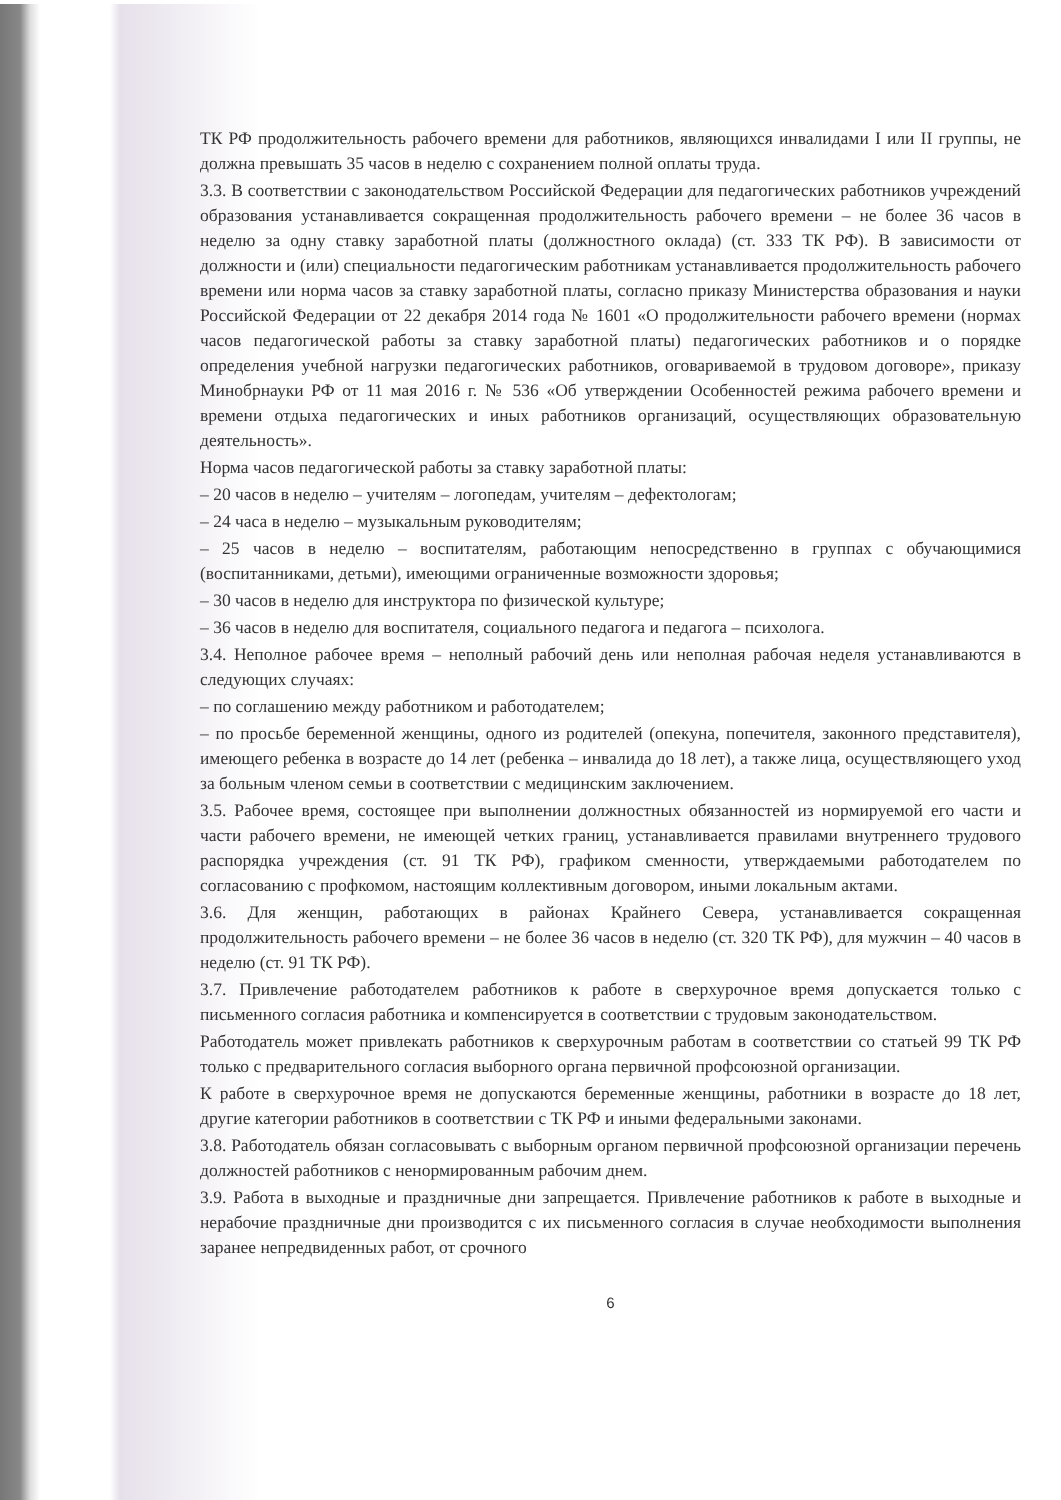ТК РФ продолжительность рабочего времени для работников, являющихся инвалидами I или II группы, не должна превышать 35 часов в неделю с сохранением полной оплаты труда.
3.3. В соответствии с законодательством Российской Федерации для педагогических работников учреждений образования устанавливается сокращенная продолжительность рабочего времени – не более 36 часов в неделю за одну ставку заработной платы (должностного оклада) (ст. 333 ТК РФ). В зависимости от должности и (или) специальности педагогическим работникам устанавливается продолжительность рабочего времени или норма часов за ставку заработной платы, согласно приказу Министерства образования и науки Российской Федерации от 22 декабря 2014 года № 1601 «О продолжительности рабочего времени (нормах часов педагогической работы за ставку заработной платы) педагогических работников и о порядке определения учебной нагрузки педагогических работников, оговариваемой в трудовом договоре», приказу Минобрнауки РФ от 11 мая 2016 г. № 536 «Об утверждении Особенностей режима рабочего времени и времени отдыха педагогических и иных работников организаций, осуществляющих образовательную деятельность».
Норма часов педагогической работы за ставку заработной платы:
– 20 часов в неделю – учителям – логопедам, учителям – дефектологам;
– 24 часа в неделю – музыкальным руководителям;
– 25 часов в неделю – воспитателям, работающим непосредственно в группах с обучающимися (воспитанниками, детьми), имеющими ограниченные возможности здоровья;
– 30 часов в неделю для инструктора по физической культуре;
– 36 часов в неделю для воспитателя, социального педагога и педагога – психолога.
3.4. Неполное рабочее время – неполный рабочий день или неполная рабочая неделя устанавливаются в следующих случаях:
– по соглашению между работником и работодателем;
– по просьбе беременной женщины, одного из родителей (опекуна, попечителя, законного представителя), имеющего ребенка в возрасте до 14 лет (ребенка – инвалида до 18 лет), а также лица, осуществляющего уход за больным членом семьи в соответствии с медицинским заключением.
3.5. Рабочее время, состоящее при выполнении должностных обязанностей из нормируемой его части и части рабочего времени, не имеющей четких границ, устанавливается правилами внутреннего трудового распорядка учреждения (ст. 91 ТК РФ), графиком сменности, утверждаемыми работодателем по согласованию с профкомом, настоящим коллективным договором, иными локальным актами.
3.6. Для женщин, работающих в районах Крайнего Севера, устанавливается сокращенная продолжительность рабочего времени – не более 36 часов в неделю (ст. 320 ТК РФ), для мужчин – 40 часов в неделю (ст. 91 ТК РФ).
3.7. Привлечение работодателем работников к работе в сверхурочное время допускается только с письменного согласия работника и компенсируется в соответствии с трудовым законодательством.
Работодатель может привлекать работников к сверхурочным работам в соответствии со статьей 99 ТК РФ только с предварительного согласия выборного органа первичной профсоюзной организации.
К работе в сверхурочное время не допускаются беременные женщины, работники в возрасте до 18 лет, другие категории работников в соответствии с ТК РФ и иными федеральными законами.
3.8. Работодатель обязан согласовывать с выборным органом первичной профсоюзной организации перечень должностей работников с ненормированным рабочим днем.
3.9. Работа в выходные и праздничные дни запрещается. Привлечение работников к работе в выходные и нерабочие праздничные дни производится с их письменного согласия в случае необходимости выполнения заранее непредвиденных работ, от срочного
6